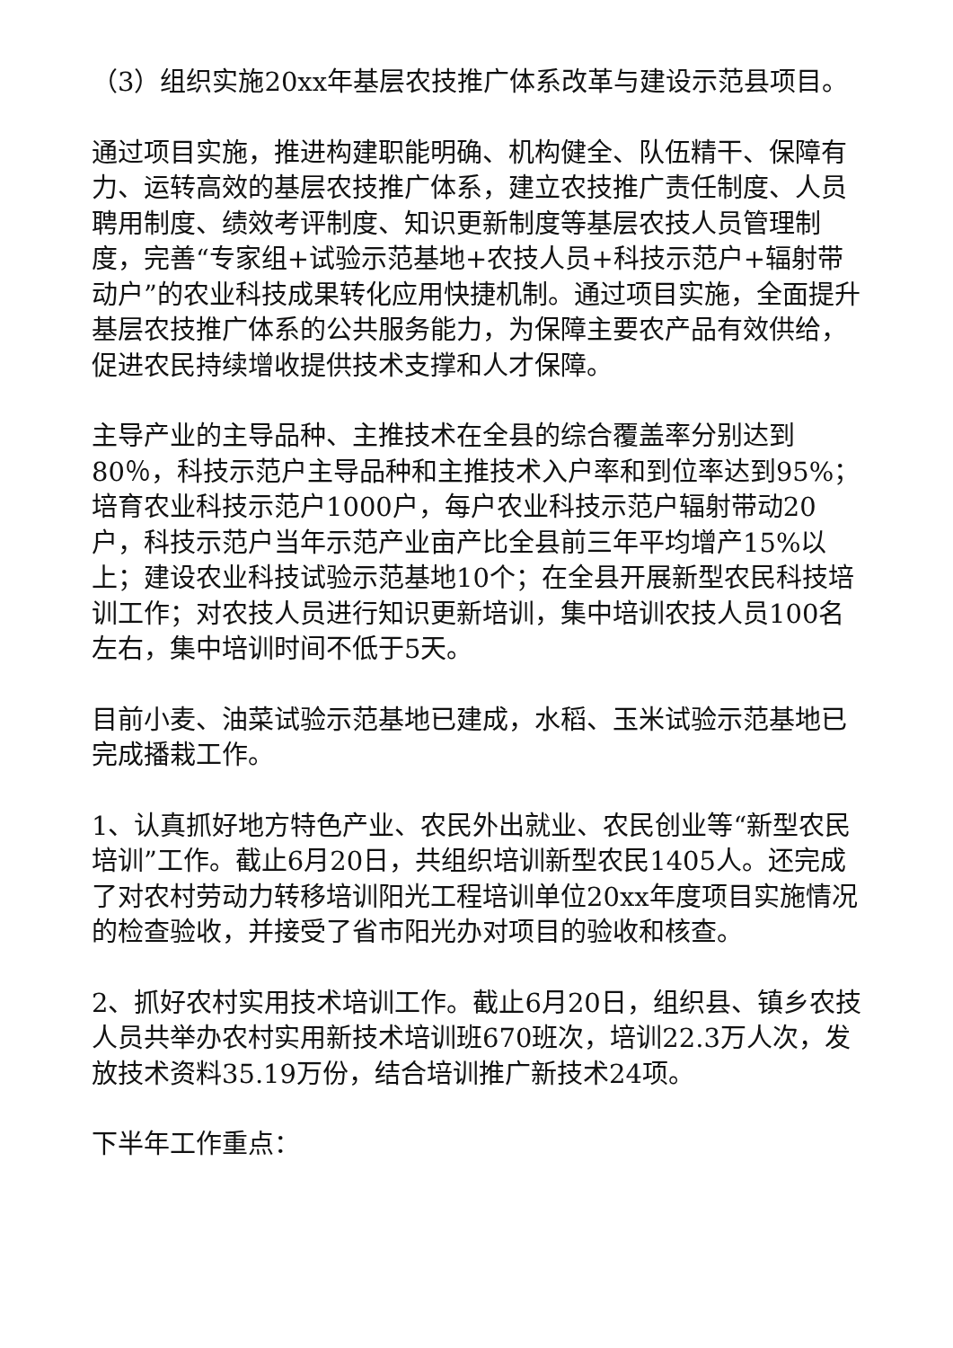（3）组织实施20xx年基层农技推广体系改革与建设示范县项目。
通过项目实施，推进构建职能明确、机构健全、队伍精干、保障有力、运转高效的基层农技推广体系，建立农技推广责任制度、人员聘用制度、绩效考评制度、知识更新制度等基层农技人员管理制度，完善“专家组+试验示范基地+农技人员+科技示范户+辐射带动户”的农业科技成果转化应用快捷机制。通过项目实施，全面提升基层农技推广体系的公共服务能力，为保障主要农产品有效供给，促进农民持续增收提供技术支撑和人才保障。
主导产业的主导品种、主推技术在全县的综合覆盖率分别达到80％，科技示范户主导品种和主推技术入户率和到位率达到95%；培育农业科技示范户1000户，每户农业科技示范户辐射带动20户，科技示范户当年示范产业亩产比全县前三年平均增产15%以上；建设农业科技试验示范基地10个；在全县开展新型农民科技培训工作；对农技人员进行知识更新培训，集中培训农技人员100名左右，集中培训时间不低于5天。
目前小麦、油菜试验示范基地已建成，水稻、玉米试验示范基地已完成播栽工作。
1、认真抓好地方特色产业、农民外出就业、农民创业等“新型农民培训”工作。截止6月20日，共组织培训新型农民1405人。还完成了对农村劳动力转移培训阳光工程培训单位20xx年度项目实施情况的检查验收，并接受了省市阳光办对项目的验收和核查。
2、抓好农村实用技术培训工作。截止6月20日，组织县、镇乡农技人员共举办农村实用新技术培训班670班次，培训22.3万人次，发放技术资料35.19万份，结合培训推广新技术24项。
下半年工作重点：